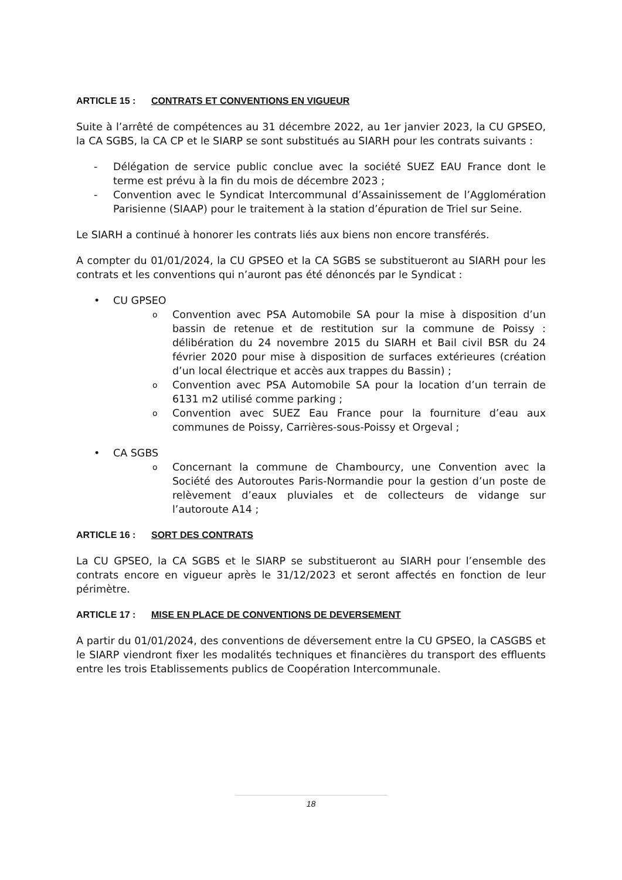ARTICLE 15 : CONTRATS ET CONVENTIONS EN VIGUEUR
Suite à l’arrêté de compétences au 31 décembre 2022, au 1er janvier 2023, la CU GPSEO, la CA SGBS, la CA CP et le SIARP se sont substitués au SIARH pour les contrats suivants :
- Délégation de service public conclue avec la société SUEZ EAU France dont le terme est prévu à la fin du mois de décembre 2023 ;
- Convention avec le Syndicat Intercommunal d’Assainissement de l’Agglomération Parisienne (SIAAP) pour le traitement à la station d’épuration de Triel sur Seine.
Le SIARH a continué à honorer les contrats liés aux biens non encore transférés.
A compter du 01/01/2024, la CU GPSEO et la CA SGBS se substitueront au SIARH pour les contrats et les conventions qui n’auront pas été dénoncés par le Syndicat :
• CU GPSEO
o Convention avec PSA Automobile SA pour la mise à disposition d’un bassin de retenue et de restitution sur la commune de Poissy : délibération du 24 novembre 2015 du SIARH et Bail civil BSR du 24 février 2020 pour mise à disposition de surfaces extérieures (création d’un local électrique et accès aux trappes du Bassin) ;
o Convention avec PSA Automobile SA pour la location d’un terrain de 6131 m2 utilisé comme parking ;
o Convention avec SUEZ Eau France pour la fourniture d’eau aux communes de Poissy, Carrières-sous-Poissy et Orgeval ;
• CA SGBS
o Concernant la commune de Chambourcy, une Convention avec la Société des Autoroutes Paris-Normandie pour la gestion d’un poste de relèvement d’eaux pluviales et de collecteurs de vidange sur l’autoroute A14 ;
ARTICLE 16 : SORT DES CONTRATS
La CU GPSEO, la CA SGBS et le SIARP se substitueront au SIARH pour l’ensemble des contrats encore en vigueur après le 31/12/2023 et seront affectés en fonction de leur périmètre.
ARTICLE 17 : MISE EN PLACE DE CONVENTIONS DE DEVERSEMENT
A partir du 01/01/2024, des conventions de déversement entre la CU GPSEO, la CASGBS et le SIARP viendront fixer les modalités techniques et financières du transport des effluents entre les trois Etablissements publics de Coopération Intercommunale.
18